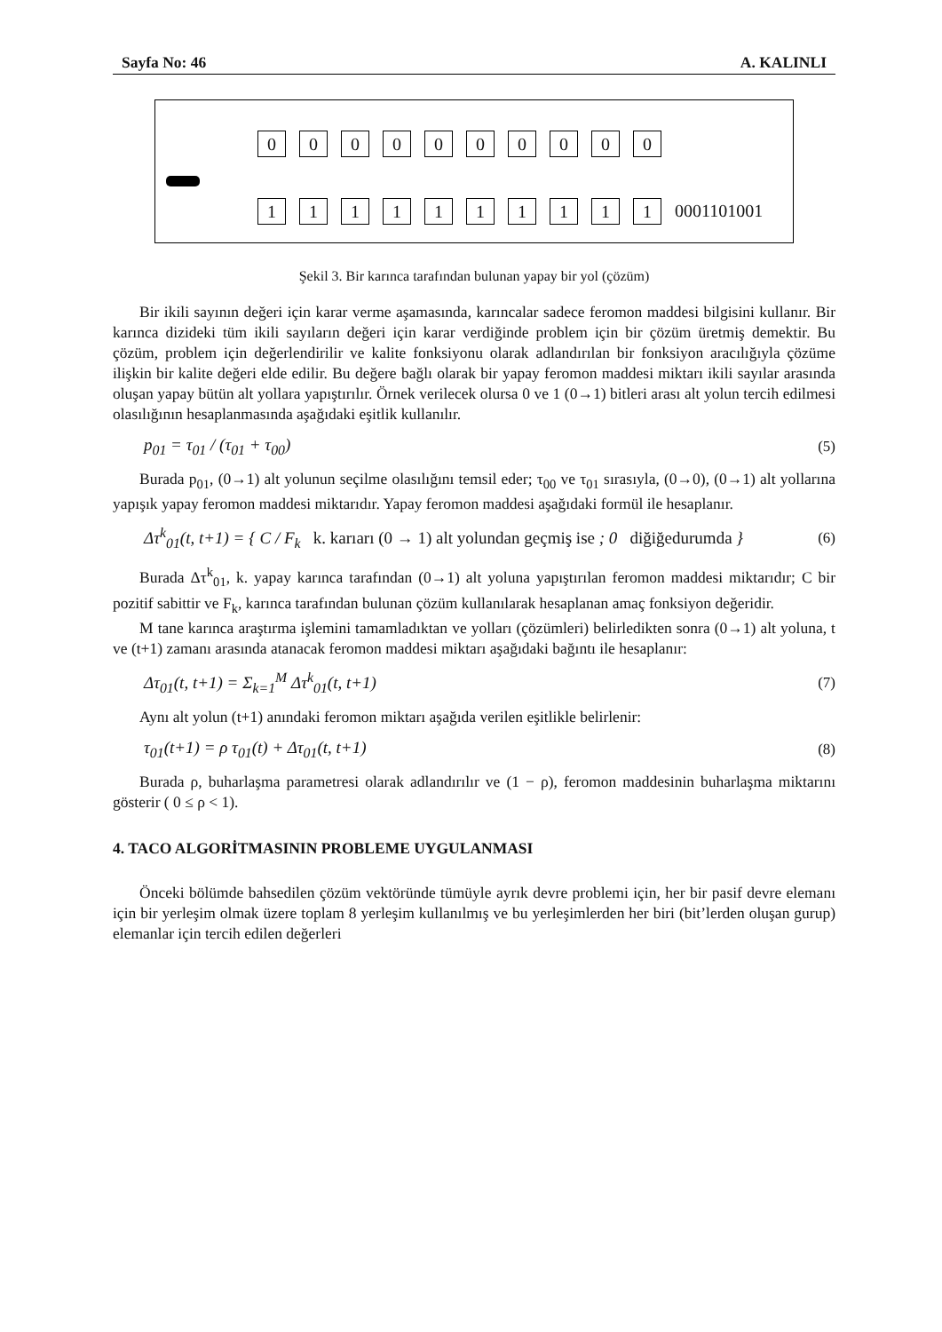Sayfa No: 46 A. KALINLI
0000000000
1111111111 0001101001
Şekil 3. Bir karınca tarafından bulunan yapay bir yol (çözüm)
Bir ikili sayının değeri için karar verme aşamasında, karıncalar sadece feromon maddesi bilgisini kullanır. Bir karınca dizideki tüm ikili sayıların değeri için karar verdiğinde problem için bir çözüm üretmiş demektir. Bu çözüm, problem için değerlendirilir ve kalite fonksiyonu olarak adlandırılan bir fonksiyon aracılığıyla çözüme ilişkin bir kalite değeri elde edilir. Bu değere bağlı olarak bir yapay feromon maddesi miktarı ikili sayılar arasında oluşan yapay bütün alt yollara yapıştırılır. Örnek verilecek olursa 0 ve 1 (0→1) bitleri arası alt yolun tercih edilmesi olasılığının hesaplanmasında aşağıdaki eşitlik kullanılır.
p<sub>01</sub> = τ<sub>01</sub> / (τ<sub>01</sub> + τ<sub>00</sub>) (5)
Burada p<sub>01</sub>, (0→1) alt yolunun seçilme olasılığını temsil eder; τ<sub>00</sub> ve τ<sub>01</sub> sırasıyla, (0→0), (0→1) alt yollarına yapışık yapay feromon maddesi miktarıdır. Yapay feromon maddesi aşağıdaki formül ile hesaplanır.
Δτ<sup>k</sup><sub>01</sub>(t, t+1) = { C / F<sub>k</sub> k. karıarı (0 → 1) alt yolundan geçmiş ise ; 0 diğiğedurumda } (6)
Burada Δτ<sup>k</sup><sub>01</sub>, k. yapay karınca tarafından (0→1) alt yoluna yapıştırılan feromon maddesi miktarıdır; C bir pozitif sabittir ve F<sub>k</sub>, karınca tarafından bulunan çözüm kullanılarak hesaplanan amaç fonksiyon değeridir.
M tane karınca araştırma işlemini tamamladıktan ve yolları (çözümleri) belirledikten sonra (0→1) alt yoluna, t ve (t+1) zamanı arasında atanacak feromon maddesi miktarı aşağıdaki bağıntı ile hesaplanır:
Δτ<sub>01</sub>(t, t+1) = Σ<sub>k=1</sub><sup>M</sup> Δτ<sup>k</sup><sub>01</sub>(t, t+1) (7)
Aynı alt yolun (t+1) anındaki feromon miktarı aşağıda verilen eşitlikle belirlenir:
τ<sub>01</sub>(t+1) = ρ τ<sub>01</sub>(t) + Δτ<sub>01</sub>(t, t+1) (8)
Burada ρ, buharlaşma parametresi olarak adlandırılır ve (1 − ρ), feromon maddesinin buharlaşma miktarını gösterir ( 0 ≤ ρ < 1).
4. TACO ALGORİTMASININ PROBLEME UYGULANMASI
Önceki bölümde bahsedilen çözüm vektöründe tümüyle ayrık devre problemi için, her bir pasif devre elemanı için bir yerleşim olmak üzere toplam 8 yerleşim kullanılmış ve bu yerleşimlerden her biri (bit’lerden oluşan gurup) elemanlar için tercih edilen değerleri